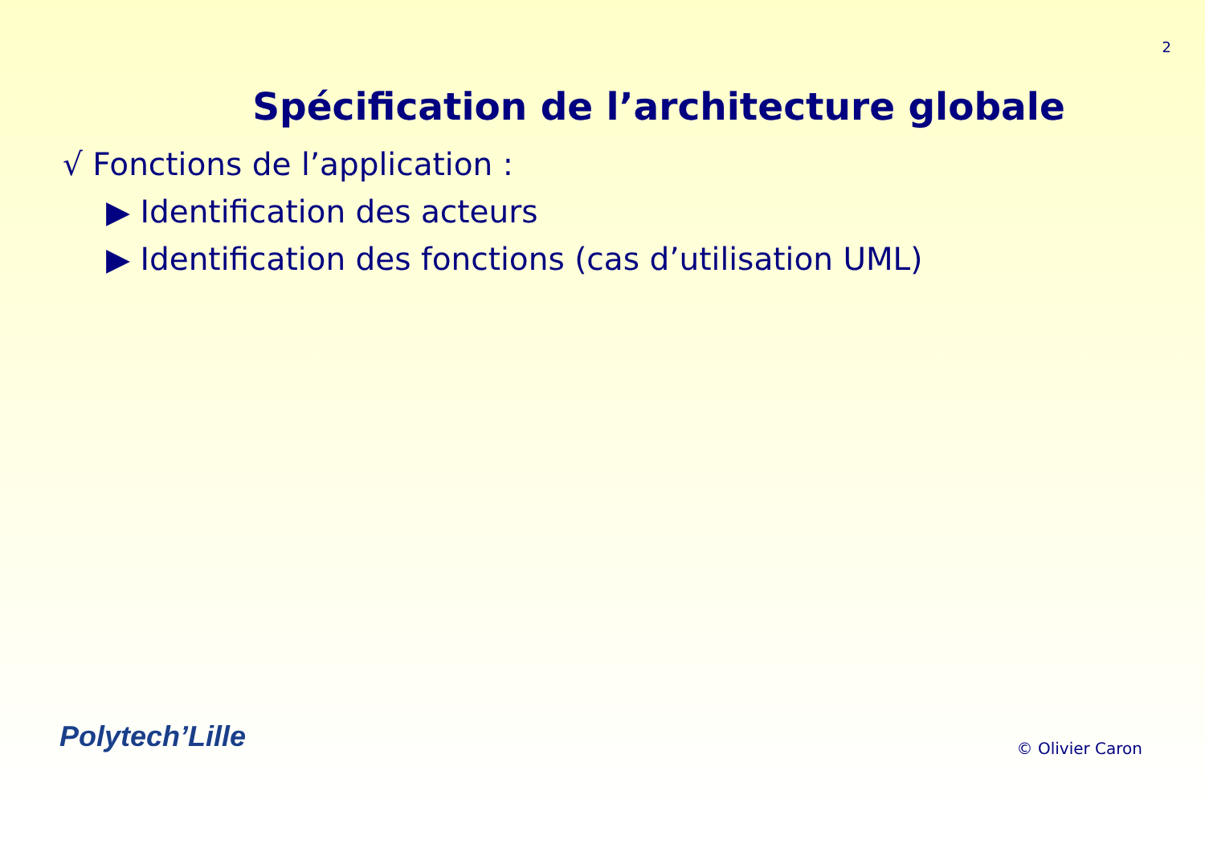2
Spécification de l’architecture globale
√ Fonctions de l’application :
▶ Identification des acteurs
▶ Identification des fonctions (cas d’utilisation UML)
Polytech’Lille
© Olivier Caron